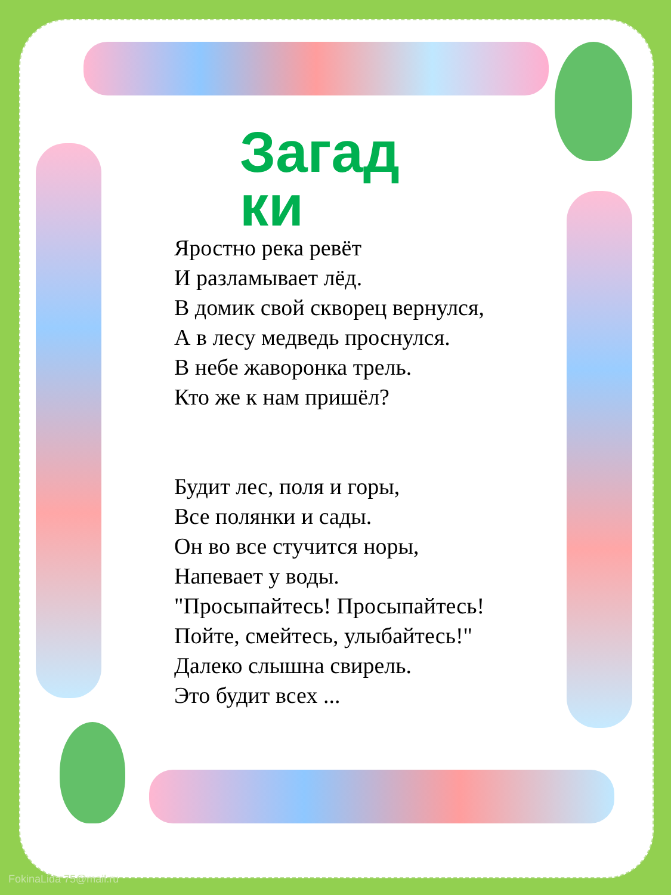Загад ки
Яростно река ревёт
И разламывает лёд.
В домик свой скворец вернулся,
А в лесу медведь проснулся.
В небе жаворонка трель.
Кто же к нам пришёл?
Будит лес, поля и горы,
Все полянки и сады.
Он во все стучится норы,
Напевает у воды.
"Просыпайтесь! Просыпайтесь!
Пойте, смейтесь, улыбайтесь!"
Далеко слышна свирель.
Это будит всех ...
FokinaLida 75@mail.ru